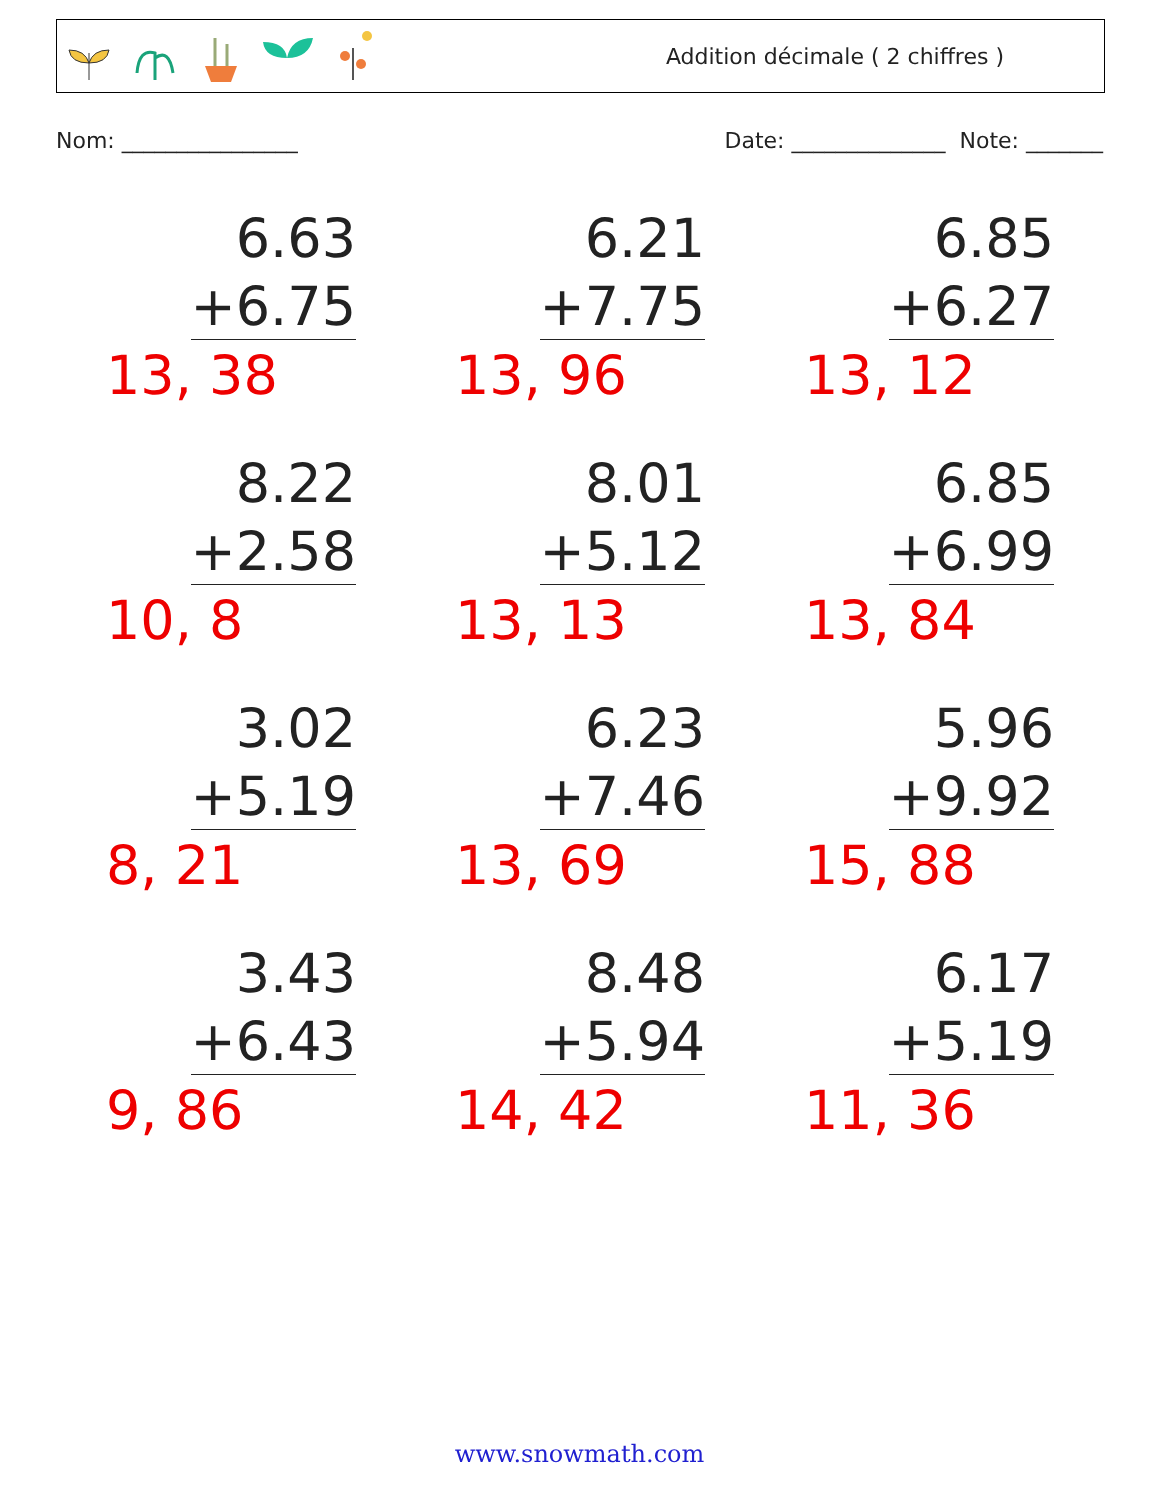Addition décimale ( 2 chiffres )
Nom: ________________ Date: ______________ Note: _______
6.63
+6.75
13, 38
6.21
+7.75
13, 96
6.85
+6.27
13, 12
8.22
+2.58
10, 8
8.01
+5.12
13, 13
6.85
+6.99
13, 84
3.02
+5.19
8, 21
6.23
+7.46
13, 69
5.96
+9.92
15, 88
3.43
+6.43
9, 86
8.48
+5.94
14, 42
6.17
+5.19
11, 36
www.snowmath.com